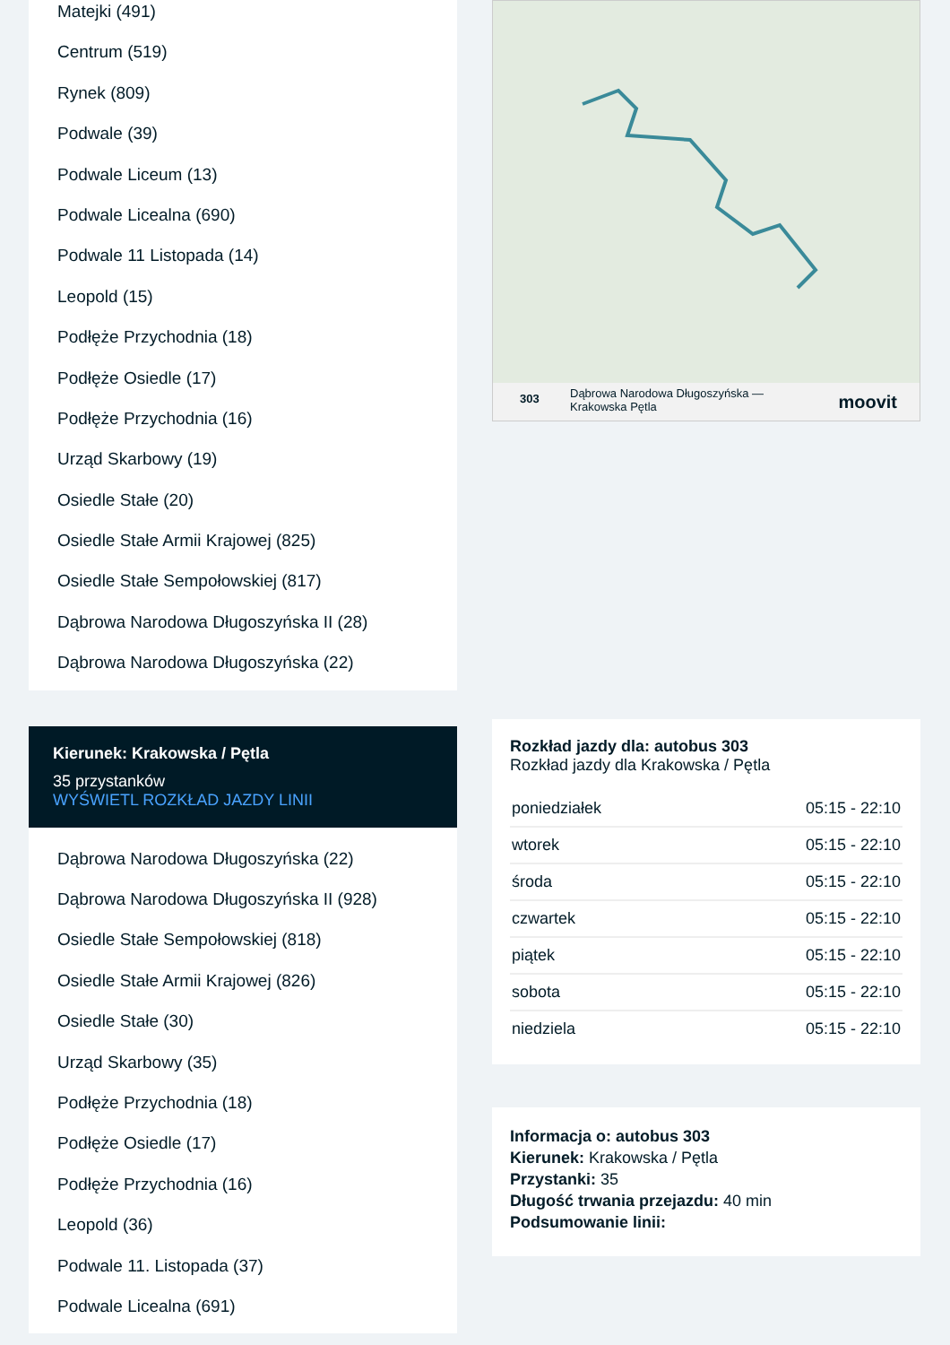Matejki (491)
Centrum (519)
Rynek (809)
Podwale (39)
Podwale Liceum (13)
Podwale Licealna (690)
Podwale 11 Listopada (14)
Leopold (15)
Podłęże Przychodnia (18)
Podłęże Osiedle (17)
Podłęże Przychodnia (16)
Urząd Skarbowy (19)
Osiedle Stałe (20)
Osiedle Stałe Armii Krajowej (825)
Osiedle Stałe Sempołowskiej (817)
Dąbrowa Narodowa Długoszyńska II (28)
Dąbrowa Narodowa Długoszyńska (22)
Kierunek: Krakowska / Pętla
35 przystanków
WYŚWIETL ROZKŁAD JAZDY LINII
Dąbrowa Narodowa Długoszyńska (22)
Dąbrowa Narodowa Długoszyńska II (928)
Osiedle Stałe Sempołowskiej (818)
Osiedle Stałe Armii Krajowej (826)
Osiedle Stałe (30)
Urząd Skarbowy (35)
Podłęże Przychodnia (18)
Podłęże Osiedle (17)
Podłęże Przychodnia (16)
Leopold (36)
Podwale 11. Listopada (37)
Podwale Licealna (691)
303 Dąbrowa Narodowa Długoszyńska —
Krakowska Pętla
moovit
Rozkład jazdy dla: autobus 303
Rozkład jazdy dla Krakowska / Pętla
| poniedziałek | 05:15 - 22:10 |
| wtorek | 05:15 - 22:10 |
| środa | 05:15 - 22:10 |
| czwartek | 05:15 - 22:10 |
| piątek | 05:15 - 22:10 |
| sobota | 05:15 - 22:10 |
| niedziela | 05:15 - 22:10 |
Informacja o: autobus 303
Kierunek: Krakowska / Pętla
Przystanki: 35
Długość trwania przejazdu: 40 min
Podsumowanie linii: